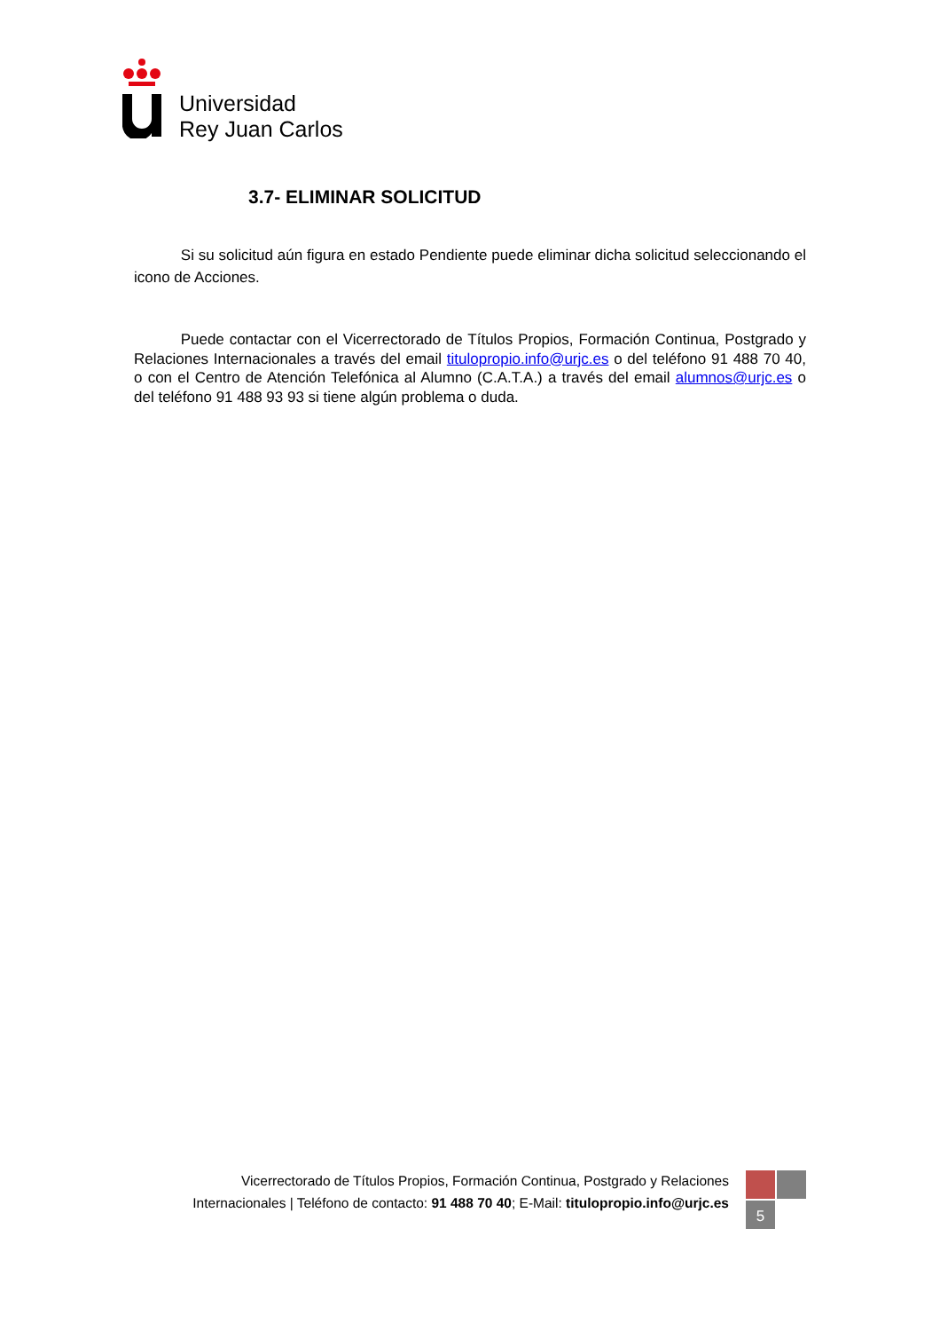Universidad
Rey Juan Carlos
3.7- ELIMINAR SOLICITUD
Si su solicitud aún figura en estado Pendiente puede eliminar dicha solicitud seleccionando el icono de Acciones.
Puede contactar con el Vicerrectorado de Títulos Propios, Formación Continua, Postgrado y Relaciones Internacionales a través del email titulopropio.info@urjc.es o del teléfono 91 488 70 40, o con el Centro de Atención Telefónica al Alumno (C.A.T.A.) a través del email alumnos@urjc.es o del teléfono 91 488 93 93 si tiene algún problema o duda.
Vicerrectorado de Títulos Propios, Formación Continua, Postgrado y Relaciones Internacionales | Teléfono de contacto: 91 488 70 40; E-Mail: titulopropio.info@urjc.es
5